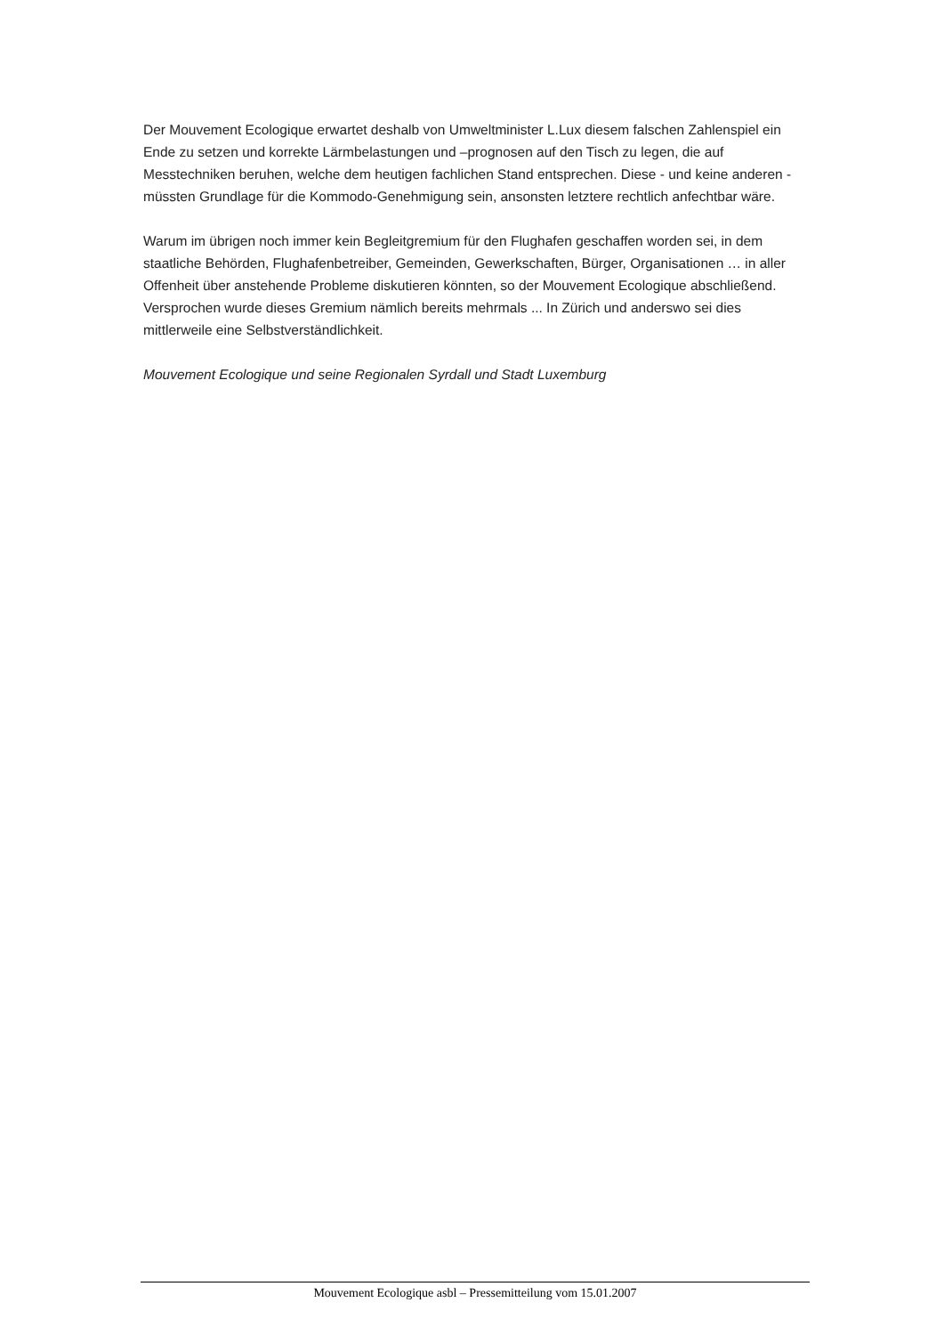Der Mouvement Ecologique erwartet deshalb von Umweltminister L.Lux diesem falschen Zahlenspiel ein Ende zu setzen und korrekte Lärmbelastungen und –prognosen auf den Tisch zu legen, die auf Messtechniken beruhen, welche dem heutigen fachlichen Stand entsprechen. Diese - und keine anderen - müssten Grundlage für die Kommodo-Genehmigung sein, ansonsten letztere rechtlich anfechtbar wäre.
Warum im übrigen noch immer kein Begleitgremium für den Flughafen geschaffen worden sei, in dem staatliche Behörden, Flughafenbetreiber, Gemeinden, Gewerkschaften, Bürger, Organisationen … in aller Offenheit über anstehende Probleme diskutieren könnten, so der Mouvement Ecologique abschließend. Versprochen wurde dieses Gremium nämlich bereits mehrmals ... In Zürich und anderswo sei dies mittlerweile eine Selbstverständlichkeit.
Mouvement Ecologique und seine Regionalen Syrdall und Stadt Luxemburg
Mouvement Ecologique asbl – Pressemitteilung vom 15.01.2007